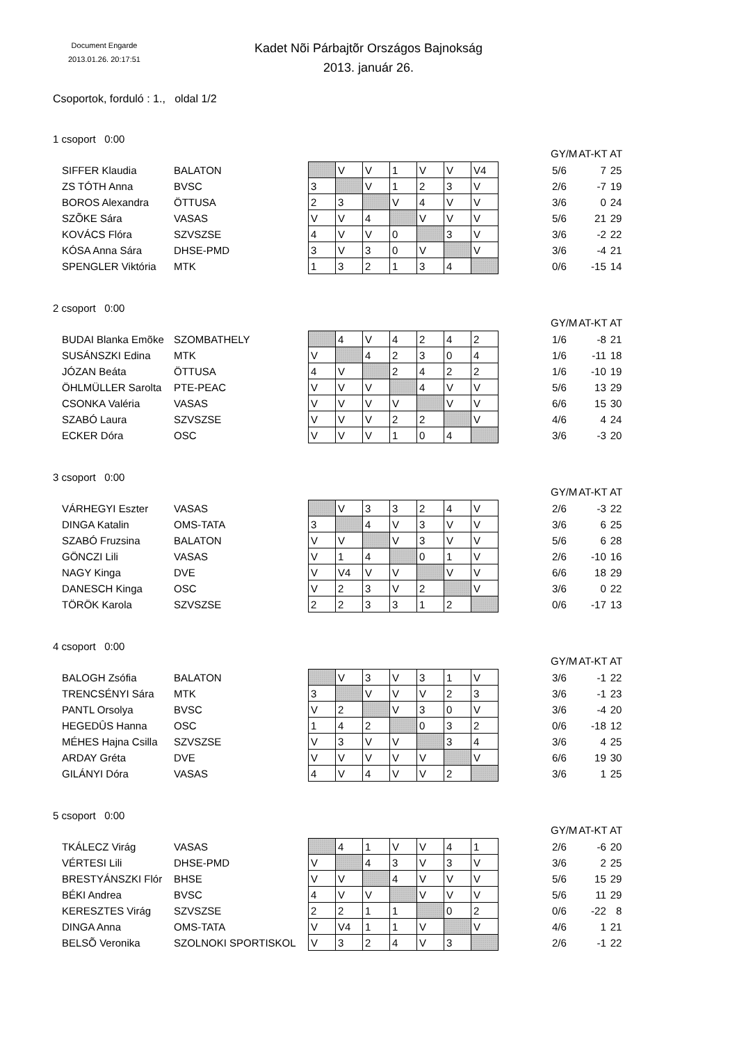Document Engarde
2013.01.26. 20:17:51
Kadet Nõi Párbajtõr Országos Bajnokság
2013. január 26.
Csoportok, forduló : 1., oldal 1/2
1 csoport 0:00
| | | | | | | | | | | GY/M | AT-KT | AT |
| --- | --- | --- | --- | --- | --- | --- | --- | --- | --- | --- | --- | --- |
| SIFFER Klaudia | BALATON | | V | V | 1 | V | V | V4 | | 5/6 | 7 | 25 |
| ZS TÓTH Anna | BVSC | 3 | | V | 1 | 2 | 3 | V | | 2/6 | -7 | 19 |
| BOROS Alexandra | ÖTTUSA | 2 | 3 | | V | 4 | V | V | | 3/6 | 0 | 24 |
| SZÕKE Sára | VASAS | V | V | 4 | | V | V | V | | 5/6 | 21 | 29 |
| KOVÁCS Flóra | SZVSZSE | 4 | V | V | 0 | | 3 | V | | 3/6 | -2 | 22 |
| KÓSA Anna Sára | DHSE-PMD | 3 | V | 3 | 0 | V | | V | | 3/6 | -4 | 21 |
| SPENGLER Viktória | MTK | 1 | 3 | 2 | 1 | 3 | 4 | | | 0/6 | -15 | 14 |
2 csoport 0:00
| | | | | | | | | | | GY/M | AT-KT | AT |
| --- | --- | --- | --- | --- | --- | --- | --- | --- | --- | --- | --- | --- |
| BUDAI Blanka Emõke | SZOMBATHELY | | 4 | V | 4 | 2 | 4 | 2 | | 1/6 | -8 | 21 |
| SUSÁNSZKI Edina | MTK | V | | 4 | 2 | 3 | 0 | 4 | | 1/6 | -11 | 18 |
| JÓZAN Beáta | ÖTTUSA | 4 | V | | 2 | 4 | 2 | 2 | | 1/6 | -10 | 19 |
| ÖHLMÜLLER Sarolta | PTE-PEAC | V | V | V | | 4 | V | V | | 5/6 | 13 | 29 |
| CSONKA Valéria | VASAS | V | V | V | V | | V | V | | 6/6 | 15 | 30 |
| SZABÓ Laura | SZVSZSE | V | V | V | 2 | 2 | | V | | 4/6 | 4 | 24 |
| ECKER Dóra | OSC | V | V | V | 1 | 0 | 4 | | | 3/6 | -3 | 20 |
3 csoport 0:00
| | | | | | | | | | | GY/M | AT-KT | AT |
| --- | --- | --- | --- | --- | --- | --- | --- | --- | --- | --- | --- | --- |
| VÁRHEGYI Eszter | VASAS | | V | 3 | 3 | 2 | 4 | V | | 2/6 | -3 | 22 |
| DINGA Katalin | OMS-TATA | 3 | | 4 | V | 3 | V | V | | 3/6 | 6 | 25 |
| SZABÓ Fruzsina | BALATON | V | V | | V | 3 | V | V | | 5/6 | 6 | 28 |
| GÖNCZI Lili | VASAS | V | 1 | 4 | | 0 | 1 | V | | 2/6 | -10 | 16 |
| NAGY Kinga | DVE | V | V4 | V | V | | V | V | | 6/6 | 18 | 29 |
| DANESCH Kinga | OSC | V | 2 | 3 | V | 2 | | V | | 3/6 | 0 | 22 |
| TÖRÖK Karola | SZVSZSE | 2 | 2 | 3 | 3 | 1 | 2 | | | 0/6 | -17 | 13 |
4 csoport 0:00
| | | | | | | | | | | GY/M | AT-KT | AT |
| --- | --- | --- | --- | --- | --- | --- | --- | --- | --- | --- | --- | --- |
| BALOGH Zsófia | BALATON | | V | 3 | V | 3 | 1 | V | | 3/6 | -1 | 22 |
| TRENCSÉNYI Sára | MTK | 3 | | V | V | V | 2 | 3 | | 3/6 | -1 | 23 |
| PANTL Orsolya | BVSC | V | 2 | | V | 3 | 0 | V | | 3/6 | -4 | 20 |
| HEGEDÛS Hanna | OSC | 1 | 4 | 2 | | 0 | 3 | 2 | | 0/6 | -18 | 12 |
| MÉHES Hajna Csilla | SZVSZSE | V | 3 | V | V | | 3 | 4 | | 3/6 | 4 | 25 |
| ARDAY Gréta | DVE | V | V | V | V | V | | V | | 6/6 | 19 | 30 |
| GILÁNYI Dóra | VASAS | 4 | V | 4 | V | V | 2 | | | 3/6 | 1 | 25 |
5 csoport 0:00
| | | | | | | | | | | GY/M | AT-KT | AT |
| --- | --- | --- | --- | --- | --- | --- | --- | --- | --- | --- | --- | --- |
| TKÁLECZ Virág | VASAS | | 4 | 1 | V | V | 4 | 1 | | 2/6 | -6 | 20 |
| VÉRTESI Lili | DHSE-PMD | V | | 4 | 3 | V | 3 | V | | 3/6 | 2 | 25 |
| BRESTYÁNSZKI Flór | BHSE | V | V | | 4 | V | V | V | | 5/6 | 15 | 29 |
| BÉKI Andrea | BVSC | 4 | V | V | | V | V | V | | 5/6 | 11 | 29 |
| KERESZTES Virág | SZVSZSE | 2 | 2 | 1 | 1 | | 0 | 2 | | 0/6 | -22 | 8 |
| DINGA Anna | OMS-TATA | V | V4 | 1 | 1 | V | | V | | 4/6 | 1 | 21 |
| BELSÕ Veronika | SZOLNOKI SPORTISKOL | V | 3 | 2 | 4 | V | 3 | | | 2/6 | -1 | 22 |